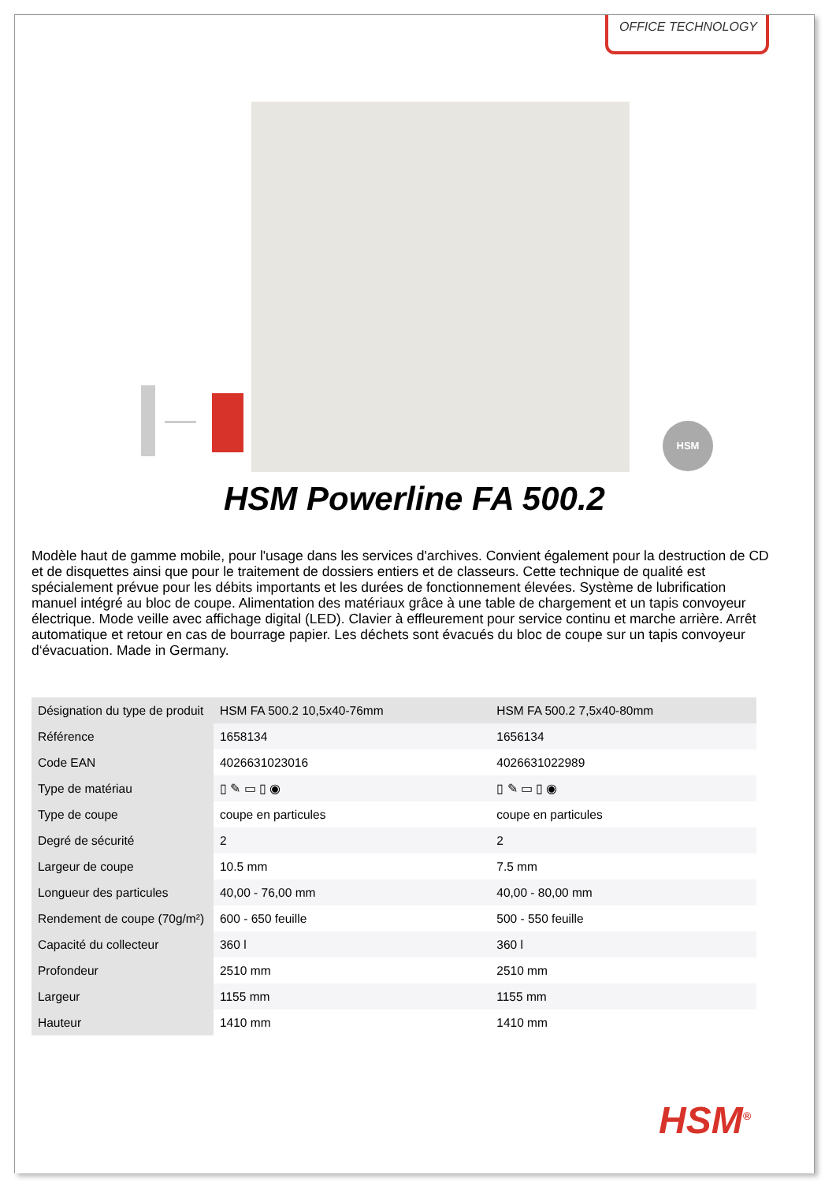OFFICE TECHNOLOGY
HSM
HSM Powerline FA 500.2
Modèle haut de gamme mobile, pour l'usage dans les services d'archives. Convient également pour la destruction de CD et de disquettes ainsi que pour le traitement de dossiers entiers et de classeurs. Cette technique de qualité est spécialement prévue pour les débits importants et les durées de fonctionnement élevées. Système de lubrification manuel intégré au bloc de coupe. Alimentation des matériaux grâce à une table de chargement et un tapis convoyeur électrique. Mode veille avec affichage digital (LED). Clavier à effleurement pour service continu et marche arrière. Arrêt automatique et retour en cas de bourrage papier. Les déchets sont évacués du bloc de coupe sur un tapis convoyeur d‘évacuation. Made in Germany.
| Désignation du type de produit | HSM FA 500.2 10,5x40-76mm | HSM FA 500.2 7,5x40-80mm |
| Référence | 1658134 | 1656134 |
| Code EAN | 4026631023016 | 4026631022989 |
| Type de matériau | ▯ ✎ ▭ ▯ ◉ | ▯ ✎ ▭ ▯ ◉ |
| Type de coupe | coupe en particules | coupe en particules |
| Degré de sécurité | 2 | 2 |
| Largeur de coupe | 10.5 mm | 7.5 mm |
| Longueur des particules | 40,00 - 76,00 mm | 40,00 - 80,00 mm |
| Rendement de coupe (70g/m²) | 600 - 650 feuille | 500 - 550 feuille |
| Capacité du collecteur | 360 l | 360 l |
| Profondeur | 2510 mm | 2510 mm |
| Largeur | 1155 mm | 1155 mm |
| Hauteur | 1410 mm | 1410 mm |
HSM<sup>®</sup>